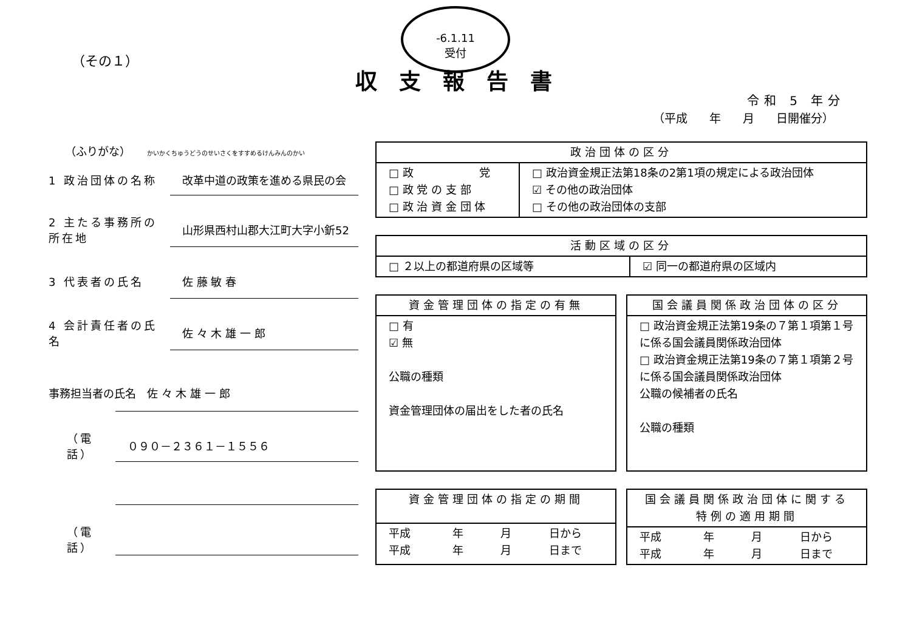-6.1.11
受付
（その１）
収支報告書
令和 5 年分
（平成 年 月 日開催分）
　　（ふりがな）　　かいかくちゅうどうのせいさくをすすめるけんみんのかい
1 政治団体の名称 改革中道の政策を進める県民の会
2 主たる事務所の所在地 山形県西村山郡大江町大字小釿52
3 代表者の氏名 佐 藤 敏 春
4 会計責任者の氏名 佐 々 木 雄 一 郎
事務担当者の氏名　佐 々 木 雄 一 郎
（電話） ０９０－２３６１－１５５６
（電話）
| 政治団体の区分 | |
| --- | --- |
| □ 政 党 □ 政 党 の 支 部 □ 政 治 資 金 団 体 | □ 政治資金規正法第18条の2第1項の規定による政治団体 ☑ その他の政治団体 □ その他の政治団体の支部 |
| 活動区域の区分 | |
| --- | --- |
| □ ２以上の都道府県の区域等 | ☑ 同一の都道府県の区域内 |
| 資金管理団体の指定の有無 |
| --- |
| □ 有 ☑ 無 公職の種類 資金管理団体の届出をした者の氏名 |
| 国会議員関係政治団体の区分 |
| --- |
| □ 政治資金規正法第19条の７第１項第１号に係る国会議員関係政治団体 □ 政治資金規正法第19条の７第１項第２号に係る国会議員関係政治団体 公職の候補者の氏名 公職の種類 |
| 資金管理団体の指定の期間 | | | |
| --- | --- | --- | --- |
| 平成 平成 | 年 年 | 月 月 | 日から 日まで |
| 国会議員関係政治団体に関する 特例の適用期間 | | | |
| --- | --- | --- | --- |
| 平成 平成 | 年 年 | 月 月 | 日から 日まで |